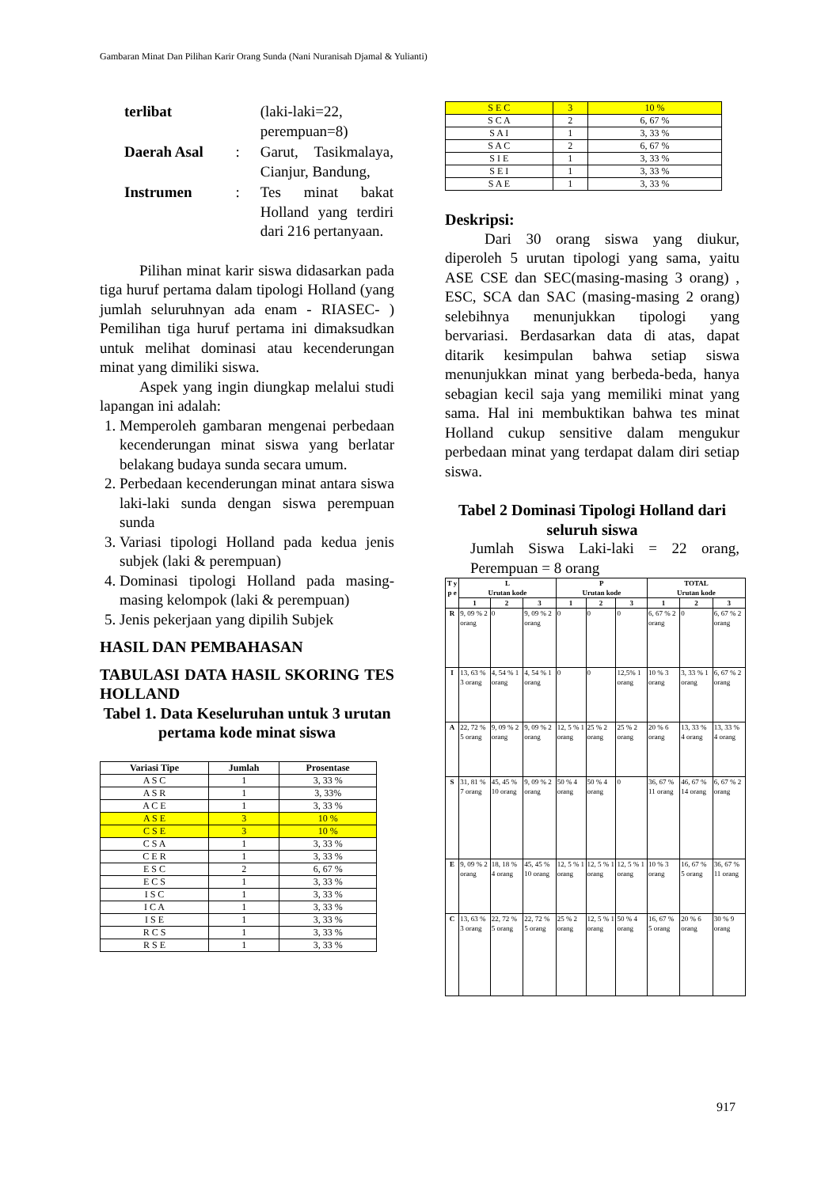Gambaran Minat Dan Pilihan Karir Orang Sunda (Nani Nuranisah Djamal & Yulianti)
| terlibat | | (laki-laki=22, perempuan=8) |
| Daerah Asal | : | Garut, Tasikmalaya, Cianjur, Bandung, |
| Instrumen | : | Tes minat bakat Holland yang terdiri dari 216 pertanyaan. |
Pilihan minat karir siswa didasarkan pada tiga huruf pertama dalam tipologi Holland (yang jumlah seluruhnyan ada enam - RIASEC- ) Pemilihan tiga huruf pertama ini dimaksudkan untuk melihat dominasi atau kecenderungan minat yang dimiliki siswa.
Aspek yang ingin diungkap melalui studi lapangan ini adalah:
1. Memperoleh gambaran mengenai perbedaan kecenderungan minat siswa yang berlatar belakang budaya sunda secara umum.
2. Perbedaan kecenderungan minat antara siswa laki-laki sunda dengan siswa perempuan sunda
3. Variasi tipologi Holland pada kedua jenis subjek (laki & perempuan)
4. Dominasi tipologi Holland pada masing-masing kelompok (laki & perempuan)
5. Jenis pekerjaan yang dipilih Subjek
HASIL DAN PEMBAHASAN
TABULASI DATA HASIL SKORING TES HOLLAND
Tabel 1. Data Keseluruhan untuk 3 urutan pertama kode minat siswa
| Variasi Tipe | Jumlah | Prosentase |
| --- | --- | --- |
| A S C | 1 | 3, 33 % |
| A S R | 1 | 3, 33% |
| A C E | 1 | 3, 33 % |
| A S E | 3 | 10 % |
| C S E | 3 | 10 % |
| C S A | 1 | 3, 33 % |
| C E R | 1 | 3, 33 % |
| E S C | 2 | 6, 67 % |
| E C S | 1 | 3, 33 % |
| I S C | 1 | 3, 33 % |
| I C A | 1 | 3, 33 % |
| I S E | 1 | 3, 33 % |
| R C S | 1 | 3, 33 % |
| R S E | 1 | 3, 33 % |
| S E C | 3 | 10 % |
| S C A | 2 | 6, 67 % |
| S A I | 1 | 3, 33 % |
| S A C | 2 | 6, 67 % |
| S I E | 1 | 3, 33 % |
| S E I | 1 | 3, 33 % |
| S A E | 1 | 3, 33 % |
Deskripsi:
Dari 30 orang siswa yang diukur, diperoleh 5 urutan tipologi yang sama, yaitu ASE CSE dan SEC(masing-masing 3 orang) , ESC, SCA dan SAC (masing-masing 2 orang) selebihnya menunjukkan tipologi yang bervariasi. Berdasarkan data di atas, dapat ditarik kesimpulan bahwa setiap siswa menunjukkan minat yang berbeda-beda, hanya sebagian kecil saja yang memiliki minat yang sama. Hal ini membuktikan bahwa tes minat Holland cukup sensitive dalam mengukur perbedaan minat yang terdapat dalam diri setiap siswa.
Tabel 2 Dominasi Tipologi Holland dari seluruh siswa
Jumlah Siswa Laki-laki = 22 orang, Perempuan = 8 orang
| T y p e | L Urutan kode | | | P Urutan kode | | | TOTAL Urutan kode | | |
| --- | --- | --- | --- | --- | --- | --- | --- | --- | --- |
| | 1 | 2 | 3 | 1 | 2 | 3 | 1 | 2 | 3 |
| R | 9, 09 % 2 orang | 0 | 9, 09 % 2 orang | 0 | 0 | 0 | 6, 67 % 2 orang | 0 | 6, 67 % 2 orang |
| I | 13, 63 % 3 orang | 4, 54 % 1 orang | 4, 54 % 1 orang | 0 | 0 | 12,5% 1 orang | 10 % 3 orang | 3, 33 % 1 orang | 6, 67 % 2 orang |
| A | 22, 72 % 5 orang | 9, 09 % 2 orang | 9, 09 % 2 orang | 12, 5 % 1 orang | 25 % 2 orang | 25 % 2 orang | 20 % 6 orang | 13, 33 % 4 orang | 13, 33 % 4 orang |
| S | 31, 81 % 7 orang | 45, 45 % 10 orang | 9, 09 % 2 orang | 50 % 4 orang | 50 % 4 orang | 0 | 36, 67 % 11 orang | 46, 67 % 14 orang | 6, 67 % 2 orang |
| E | 9, 09 % 2 orang | 18, 18 % 4 orang | 45, 45 % 10 orang | 12, 5 % 1 orang | 12, 5 % 1 orang | 12, 5 % 1 orang | 10 % 3 orang | 16, 67 % 5 orang | 36, 67 % 11 orang |
| C | 13, 63 % 3 orang | 22, 72 % 5 orang | 22, 72 % 5 orang | 25 % 2 orang | 12, 5 % 1 orang | 50 % 4 orang | 16, 67 % 5 orang | 20 % 6 orang | 30 % 9 orang |
917